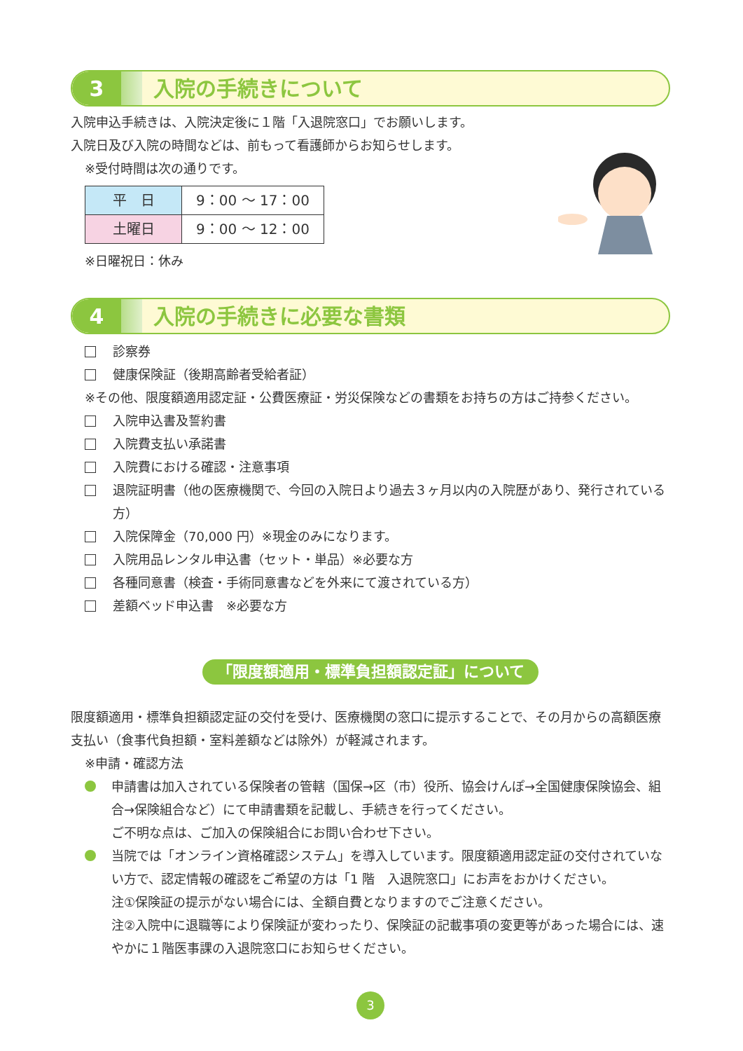3
入院の手続きについて
入院申込手続きは、入院決定後に１階「入退院窓口」でお願いします。
入院日及び入院の時間などは、前もって看護師からお知らせします。
※受付時間は次の通りです。
| 平 日 | 9：00 ～ 17：00 |
| 土曜日 | 9：00 ～ 12：00 |
※日曜祝日：休み
4
入院の手続きに必要な書類
診察券
健康保険証（後期高齢者受給者証）
※その他、限度額適用認定証・公費医療証・労災保険などの書類をお持ちの方はご持参ください。
入院申込書及誓約書
入院費支払い承諾書
入院費における確認・注意事項
退院証明書（他の医療機関で、今回の入院日より過去３ヶ月以内の入院歴があり、発行されている方）
入院保障金（70,000 円）※現金のみになります。
入院用品レンタル申込書（セット・単品）※必要な方
各種同意書（検査・手術同意書などを外来にて渡されている方）
差額ベッド申込書　※必要な方
「限度額適用・標準負担額認定証」について
限度額適用・標準負担額認定証の交付を受け、医療機関の窓口に提示することで、その月からの高額医療支払い（食事代負担額・室料差額などは除外）が軽減されます。
※申請・確認方法
申請書は加入されている保険者の管轄（国保→区（市）役所、協会けんぽ→全国健康保険協会、組合→保険組合など）にて申請書類を記載し、手続きを行ってください。
ご不明な点は、ご加入の保険組合にお問い合わせ下さい。
当院では「オンライン資格確認システム」を導入しています。限度額適用認定証の交付されていない方で、認定情報の確認をご希望の方は「1 階　入退院窓口」にお声をおかけください。
注①保険証の提示がない場合には、全額自費となりますのでご注意ください。
注②入院中に退職等により保険証が変わったり、保険証の記載事項の変更等があった場合には、速やかに１階医事課の入退院窓口にお知らせください。
3